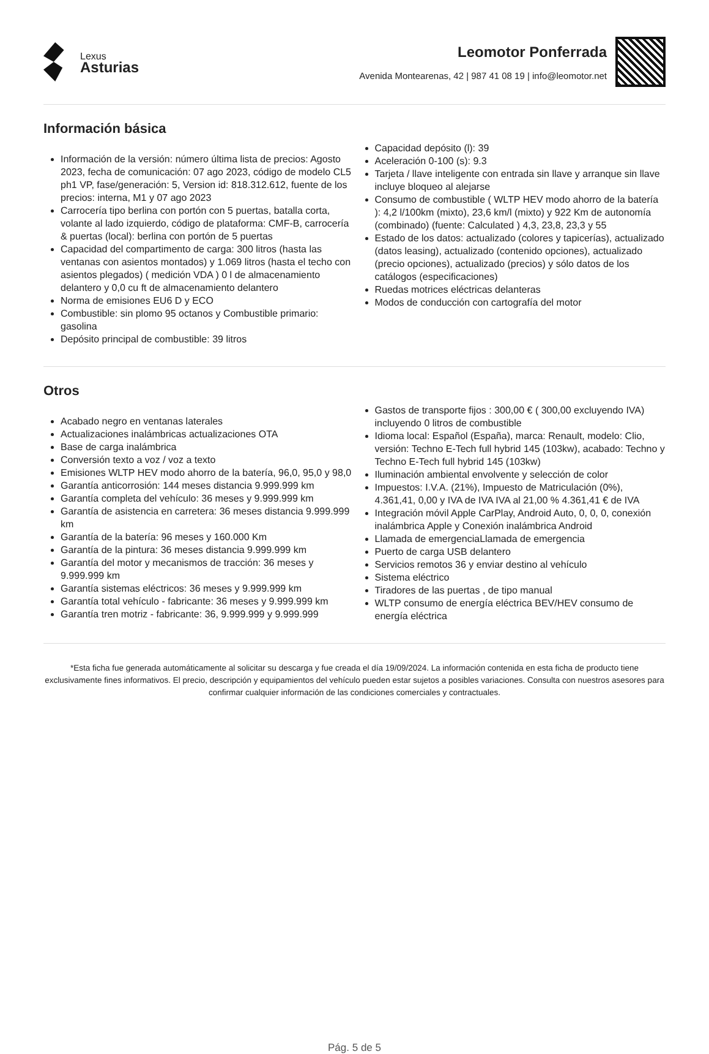Lexus
Asturias
Leomotor Ponferrada
Avenida Montearenas, 42 | 987 41 08 19 | info@leomotor.net
Información básica
Información de la versión: número última lista de precios: Agosto 2023, fecha de comunicación: 07 ago 2023, código de modelo CL5 ph1 VP, fase/generación: 5, Version id: 818.312.612, fuente de los precios: interna, M1 y 07 ago 2023
Carrocería tipo berlina con portón con 5 puertas, batalla corta, volante al lado izquierdo, código de plataforma: CMF-B, carrocería & puertas (local): berlina con portón de 5 puertas
Capacidad del compartimento de carga: 300 litros (hasta las ventanas con asientos montados) y 1.069 litros (hasta el techo con asientos plegados) ( medición VDA ) 0 l de almacenamiento delantero y 0,0 cu ft de almacenamiento delantero
Norma de emisiones EU6 D y ECO
Combustible: sin plomo 95 octanos y Combustible primario: gasolina
Depósito principal de combustible: 39 litros
Capacidad depósito (l): 39
Aceleración 0-100 (s): 9.3
Tarjeta / llave inteligente con entrada sin llave y arranque sin llave incluye bloqueo al alejarse
Consumo de combustible ( WLTP HEV modo ahorro de la batería ): 4,2 l/100km (mixto), 23,6 km/l (mixto) y 922 Km de autonomía (combinado) (fuente: Calculated ) 4,3, 23,8, 23,3 y 55
Estado de los datos: actualizado (colores y tapicerías), actualizado (datos leasing), actualizado (contenido opciones), actualizado (precio opciones), actualizado (precios) y sólo datos de los catálogos (especificaciones)
Ruedas motrices eléctricas delanteras
Modos de conducción con cartografía del motor
Otros
Acabado negro en ventanas laterales
Actualizaciones inalámbricas actualizaciones OTA
Base de carga inalámbrica
Conversión texto a voz / voz a texto
Emisiones WLTP HEV modo ahorro de la batería, 96,0, 95,0 y 98,0
Garantía anticorrosión: 144 meses distancia 9.999.999 km
Garantía completa del vehículo: 36 meses y 9.999.999 km
Garantía de asistencia en carretera: 36 meses distancia 9.999.999 km
Garantía de la batería: 96 meses y 160.000 Km
Garantía de la pintura: 36 meses distancia 9.999.999 km
Garantía del motor y mecanismos de tracción: 36 meses y 9.999.999 km
Garantía sistemas eléctricos: 36 meses y 9.999.999 km
Garantía total vehículo - fabricante: 36 meses y 9.999.999 km
Garantía tren motriz - fabricante: 36, 9.999.999 y 9.999.999
Gastos de transporte fijos : 300,00 € ( 300,00 excluyendo IVA) incluyendo 0 litros de combustible
Idioma local: Español (España), marca: Renault, modelo: Clio, versión: Techno E-Tech full hybrid 145 (103kw), acabado: Techno y Techno E-Tech full hybrid 145 (103kw)
Iluminación ambiental envolvente y selección de color
Impuestos: I.V.A. (21%), Impuesto de Matriculación (0%), 4.361,41, 0,00 y IVA de IVA IVA al 21,00 % 4.361,41 € de IVA
Integración móvil Apple CarPlay, Android Auto, 0, 0, 0, conexión inalámbrica Apple y Conexión inalámbrica Android
Llamada de emergenciaLlamada de emergencia
Puerto de carga USB delantero
Servicios remotos 36 y enviar destino al vehículo
Sistema eléctrico
Tiradores de las puertas , de tipo manual
WLTP consumo de energía eléctrica BEV/HEV consumo de energía eléctrica
*Esta ficha fue generada automáticamente al solicitar su descarga y fue creada el día 19/09/2024. La información contenida en esta ficha de producto tiene exclusivamente fines informativos. El precio, descripción y equipamientos del vehículo pueden estar sujetos a posibles variaciones. Consulta con nuestros asesores para confirmar cualquier información de las condiciones comerciales y contractuales.
Pág. 5 de 5